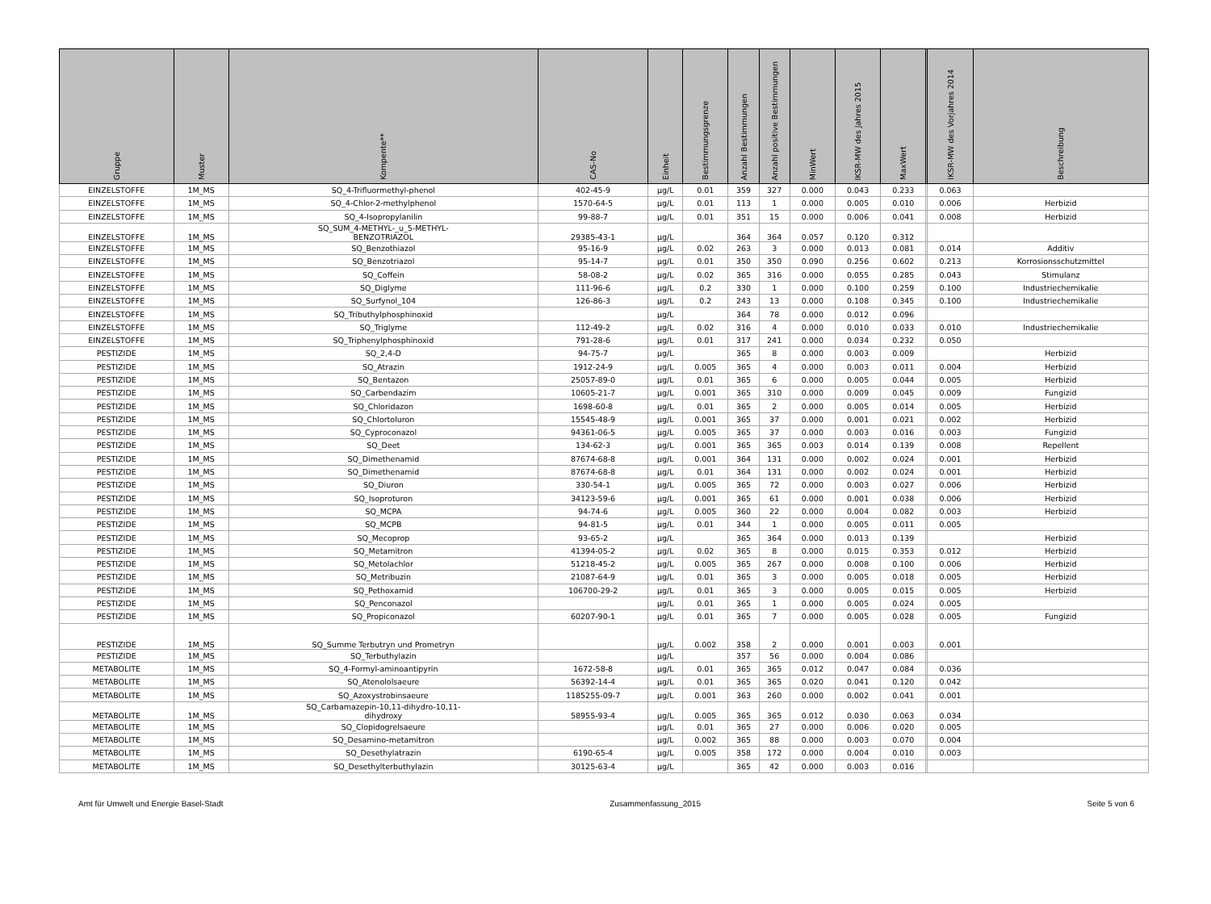| Gruppe | Muster | Kompente** | CAS-No | Einheit | Bestimmungsgrenze | Anzahl Bestimmungen | Anzahl positive Bestimmungen | MinWert | IKSR-MW des Jahres 2015 | MaxWert | | IKSR-MW des Vorjahres 2014 | Beschreibung |
| --- | --- | --- | --- | --- | --- | --- | --- | --- | --- | --- | --- | --- | --- |
| EINZELSTOFFE | 1M_MS | SQ_4-Trifluormethyl-phenol | 402-45-9 | µg/L | 0.01 | 359 | 327 | 0.000 | 0.043 | 0.233 | | 0.063 | |
| EINZELSTOFFE | 1M_MS | SQ_4-Chlor-2-methylphenol | 1570-64-5 | µg/L | 0.01 | 113 | 1 | 0.000 | 0.005 | 0.010 | | 0.006 | Herbizid |
| EINZELSTOFFE | 1M_MS | SQ_4-Isopropylanilin | 99-88-7 | µg/L | 0.01 | 351 | 15 | 0.000 | 0.006 | 0.041 | | 0.008 | Herbizid |
| EINZELSTOFFE | 1M_MS | SQ_SUM_4-METHYL-_u_5-METHYL- BENZOTRIAZOL | 29385-43-1 | µg/L | | 364 | 364 | 0.057 | 0.120 | 0.312 | | | |
| EINZELSTOFFE | 1M_MS | SQ_Benzothiazol | 95-16-9 | µg/L | 0.02 | 263 | 3 | 0.000 | 0.013 | 0.081 | | 0.014 | Additiv |
| EINZELSTOFFE | 1M_MS | SQ_Benzotriazol | 95-14-7 | µg/L | 0.01 | 350 | 350 | 0.090 | 0.256 | 0.602 | | 0.213 | Korrosionsschutzmittel |
| EINZELSTOFFE | 1M_MS | SQ_Coffein | 58-08-2 | µg/L | 0.02 | 365 | 316 | 0.000 | 0.055 | 0.285 | | 0.043 | Stimulanz |
| EINZELSTOFFE | 1M_MS | SQ_Diglyme | 111-96-6 | µg/L | 0.2 | 330 | 1 | 0.000 | 0.100 | 0.259 | | 0.100 | Industriechemikalie |
| EINZELSTOFFE | 1M_MS | SQ_Surfynol_104 | 126-86-3 | µg/L | 0.2 | 243 | 13 | 0.000 | 0.108 | 0.345 | | 0.100 | Industriechemikalie |
| EINZELSTOFFE | 1M_MS | SQ_Tributhylphosphinoxid | | µg/L | | 364 | 78 | 0.000 | 0.012 | 0.096 | | | |
| EINZELSTOFFE | 1M_MS | SQ_Triglyme | 112-49-2 | µg/L | 0.02 | 316 | 4 | 0.000 | 0.010 | 0.033 | | 0.010 | Industriechemikalie |
| EINZELSTOFFE | 1M_MS | SQ_Triphenylphosphinoxid | 791-28-6 | µg/L | 0.01 | 317 | 241 | 0.000 | 0.034 | 0.232 | | 0.050 | |
| PESTIZIDE | 1M_MS | SQ_2,4-D | 94-75-7 | µg/L | | 365 | 8 | 0.000 | 0.003 | 0.009 | | | Herbizid |
| PESTIZIDE | 1M_MS | SQ_Atrazin | 1912-24-9 | µg/L | 0.005 | 365 | 4 | 0.000 | 0.003 | 0.011 | | 0.004 | Herbizid |
| PESTIZIDE | 1M_MS | SQ_Bentazon | 25057-89-0 | µg/L | 0.01 | 365 | 6 | 0.000 | 0.005 | 0.044 | | 0.005 | Herbizid |
| PESTIZIDE | 1M_MS | SQ_Carbendazim | 10605-21-7 | µg/L | 0.001 | 365 | 310 | 0.000 | 0.009 | 0.045 | | 0.009 | Fungizid |
| PESTIZIDE | 1M_MS | SQ_Chloridazon | 1698-60-8 | µg/L | 0.01 | 365 | 2 | 0.000 | 0.005 | 0.014 | | 0.005 | Herbizid |
| PESTIZIDE | 1M_MS | SQ_Chlortoluron | 15545-48-9 | µg/L | 0.001 | 365 | 37 | 0.000 | 0.001 | 0.021 | | 0.002 | Herbizid |
| PESTIZIDE | 1M_MS | SQ_Cyproconazol | 94361-06-5 | µg/L | 0.005 | 365 | 37 | 0.000 | 0.003 | 0.016 | | 0.003 | Fungizid |
| PESTIZIDE | 1M_MS | SQ_Deet | 134-62-3 | µg/L | 0.001 | 365 | 365 | 0.003 | 0.014 | 0.139 | | 0.008 | Repellent |
| PESTIZIDE | 1M_MS | SQ_Dimethenamid | 87674-68-8 | µg/L | 0.001 | 364 | 131 | 0.000 | 0.002 | 0.024 | | 0.001 | Herbizid |
| PESTIZIDE | 1M_MS | SQ_Dimethenamid | 87674-68-8 | µg/L | 0.01 | 364 | 131 | 0.000 | 0.002 | 0.024 | | 0.001 | Herbizid |
| PESTIZIDE | 1M_MS | SQ_Diuron | 330-54-1 | µg/L | 0.005 | 365 | 72 | 0.000 | 0.003 | 0.027 | | 0.006 | Herbizid |
| PESTIZIDE | 1M_MS | SQ_Isoproturon | 34123-59-6 | µg/L | 0.001 | 365 | 61 | 0.000 | 0.001 | 0.038 | | 0.006 | Herbizid |
| PESTIZIDE | 1M_MS | SQ_MCPA | 94-74-6 | µg/L | 0.005 | 360 | 22 | 0.000 | 0.004 | 0.082 | | 0.003 | Herbizid |
| PESTIZIDE | 1M_MS | SQ_MCPB | 94-81-5 | µg/L | 0.01 | 344 | 1 | 0.000 | 0.005 | 0.011 | | 0.005 | |
| PESTIZIDE | 1M_MS | SQ_Mecoprop | 93-65-2 | µg/L | | 365 | 364 | 0.000 | 0.013 | 0.139 | | | Herbizid |
| PESTIZIDE | 1M_MS | SQ_Metamitron | 41394-05-2 | µg/L | 0.02 | 365 | 8 | 0.000 | 0.015 | 0.353 | | 0.012 | Herbizid |
| PESTIZIDE | 1M_MS | SQ_Metolachlor | 51218-45-2 | µg/L | 0.005 | 365 | 267 | 0.000 | 0.008 | 0.100 | | 0.006 | Herbizid |
| PESTIZIDE | 1M_MS | SQ_Metribuzin | 21087-64-9 | µg/L | 0.01 | 365 | 3 | 0.000 | 0.005 | 0.018 | | 0.005 | Herbizid |
| PESTIZIDE | 1M_MS | SQ_Pethoxamid | 106700-29-2 | µg/L | 0.01 | 365 | 3 | 0.000 | 0.005 | 0.015 | | 0.005 | Herbizid |
| PESTIZIDE | 1M_MS | SQ_Penconazol | | µg/L | 0.01 | 365 | 1 | 0.000 | 0.005 | 0.024 | | 0.005 | |
| PESTIZIDE | 1M_MS | SQ_Propiconazol | 60207-90-1 | µg/L | 0.01 | 365 | 7 | 0.000 | 0.005 | 0.028 | | 0.005 | Fungizid |
| PESTIZIDE | 1M_MS | SQ_Summe Terbutryn und Prometryn | | µg/L | 0.002 | 358 | 2 | 0.000 | 0.001 | 0.003 | | 0.001 | |
| PESTIZIDE | 1M_MS | SQ_Terbuthylazin | | µg/L | | 357 | 56 | 0.000 | 0.004 | 0.086 | | | |
| METABOLITE | 1M_MS | SQ_4-Formyl-aminoantipyrin | 1672-58-8 | µg/L | 0.01 | 365 | 365 | 0.012 | 0.047 | 0.084 | | 0.036 | |
| METABOLITE | 1M_MS | SQ_Atenololsaeure | 56392-14-4 | µg/L | 0.01 | 365 | 365 | 0.020 | 0.041 | 0.120 | | 0.042 | |
| METABOLITE | 1M_MS | SQ_Azoxystrobinsaeure | 1185255-09-7 | µg/L | 0.001 | 363 | 260 | 0.000 | 0.002 | 0.041 | | 0.001 | |
| METABOLITE | 1M_MS | SQ_Carbamazepin-10,11-dihydro-10,11- dihydroxy | 58955-93-4 | µg/L | 0.005 | 365 | 365 | 0.012 | 0.030 | 0.063 | | 0.034 | |
| METABOLITE | 1M_MS | SQ_Clopidogrelsaeure | | µg/L | 0.01 | 365 | 27 | 0.000 | 0.006 | 0.020 | | 0.005 | |
| METABOLITE | 1M_MS | SQ_Desamino-metamitron | | µg/L | 0.002 | 365 | 88 | 0.000 | 0.003 | 0.070 | | 0.004 | |
| METABOLITE | 1M_MS | SQ_Desethylatrazin | 6190-65-4 | µg/L | 0.005 | 358 | 172 | 0.000 | 0.004 | 0.010 | | 0.003 | |
| METABOLITE | 1M_MS | SQ_Desethylterbuthylazin | 30125-63-4 | µg/L | | 365 | 42 | 0.000 | 0.003 | 0.016 | | | |
Amt für Umwelt und Energie Basel-Stadt Zusammenfassung_2015 Seite 5 von 6